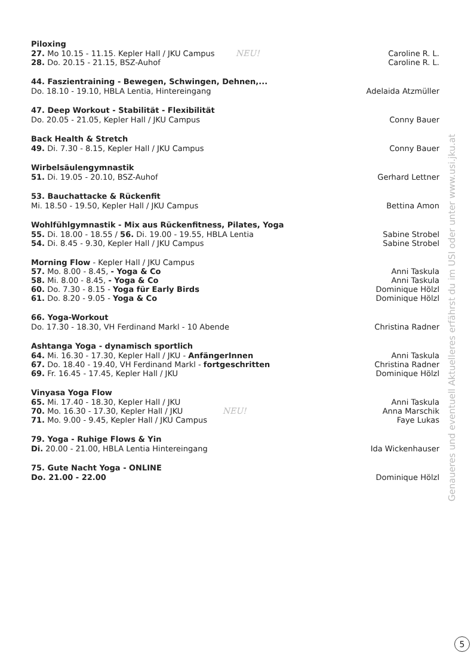Piloxing
27. Mo 10.15 - 11.15. Kepler Hall / JKU Campus NEU! Caroline R. L.
28. Do. 20.15 - 21.15, BSZ-Auhof Caroline R. L.
44. Faszientraining - Bewegen, Schwingen, Dehnen,...
Do. 18.10 - 19.10, HBLA Lentia, Hintereingang Adelaida Atzmüller
47. Deep Workout - Stabilität - Flexibilität
Do. 20.05 - 21.05, Kepler Hall / JKU Campus Conny Bauer
Back Health & Stretch
49. Di. 7.30 - 8.15, Kepler Hall / JKU Campus Conny Bauer
Wirbelsäulengymnastik
51. Di. 19.05 - 20.10, BSZ-Auhof Gerhard Lettner
53. Bauchattacke & Rückenfit
Mi. 18.50 - 19.50, Kepler Hall / JKU Campus Bettina Amon
Wohlfühlgymnastik - Mix aus Rückenfitness, Pilates, Yoga
55. Di. 18.00 - 18.55 / 56. Di. 19.00 - 19.55, HBLA Lentia Sabine Strobel
54. Di. 8.45 - 9.30, Kepler Hall / JKU Campus Sabine Strobel
Morning Flow - Kepler Hall / JKU Campus
57. Mo. 8.00 - 8.45, - Yoga & Co Anni Taskula
58. Mi. 8.00 - 8.45, - Yoga & Co Anni Taskula
60. Do. 7.30 - 8.15 - Yoga für Early Birds Dominique Hölzl
61. Do. 8.20 - 9.05 - Yoga & Co Dominique Hölzl
66. Yoga-Workout
Do. 17.30 - 18.30, VH Ferdinand Markl - 10 Abende Christina Radner
Ashtanga Yoga - dynamisch sportlich
64. Mi. 16.30 - 17.30, Kepler Hall / JKU - AnfängerInnen Anni Taskula
67. Do. 18.40 - 19.40, VH Ferdinand Markl - fortgeschritten Christina Radner
69. Fr. 16.45 - 17.45, Kepler Hall / JKU Dominique Hölzl
Vinyasa Yoga Flow
65. Mi. 17.40 - 18.30, Kepler Hall / JKU Anni Taskula
70. Mo. 16.30 - 17.30, Kepler Hall / JKU NEU! Anna Marschik
71. Mo. 9.00 - 9.45, Kepler Hall / JKU Campus Faye Lukas
79. Yoga - Ruhige Flows & Yin
Di. 20.00 - 21.00, HBLA Lentia Hintereingang Ida Wickenhauser
75. Gute Nacht Yoga - ONLINE
Do. 21.00 - 22.00 Dominique Hölzl
Genaueres und eventuell Aktuelleres erfährst du im USI oder unter www.usi.jku.at
5